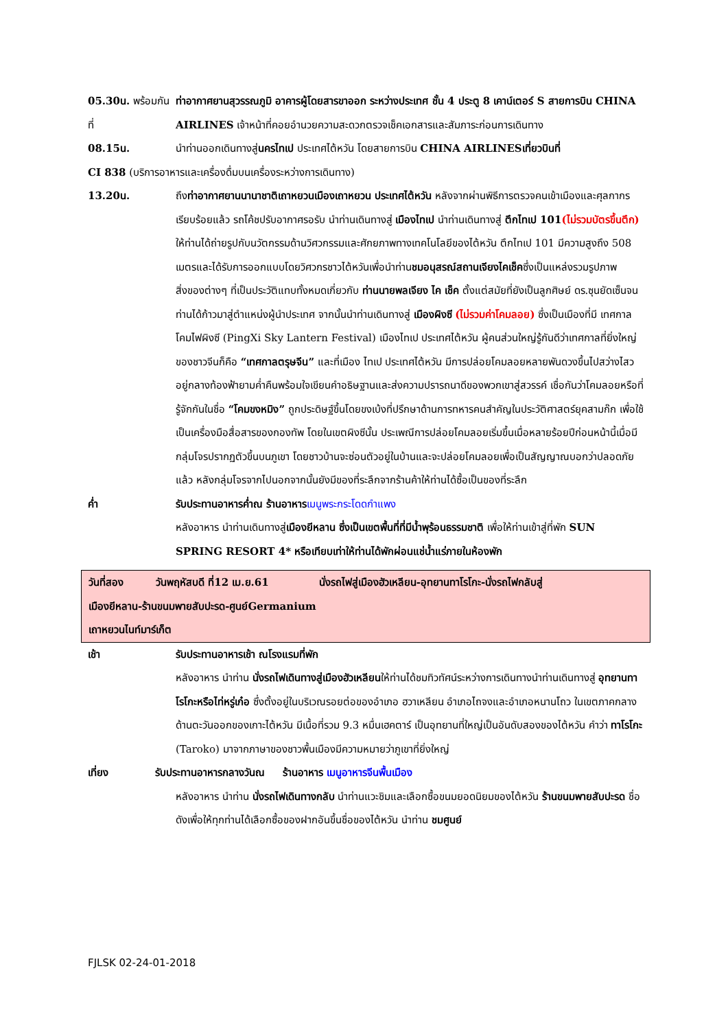05.30น. พร้อมกันที่
ท่าอากาศยานสุวรรณภูมิ อาคารผู้โดยสารขาออก ระหว่างประเทศ ชั้น 4 ประตู 8 เคาน์เตอร์ S สายการบิน CHINA AIRLINES เจ้าหน้าที่คอยอำนวยความสะดวกตรวจเช็คเอกสารและสัมภาระก่อนการเดินทาง
08.15น. นำท่านออกเดินทางสู่นครไทเป ประเทศไต้หวัน โดยสายการบิน CHINA AIRLINESเที่ยวบินที่
CI 838 (บริการอาหารและเครื่องดื่มบนเครื่องระหว่างการเดินทาง)
13.20น. ถึงท่าอากาศยานนานาชาติเถาหยวนเมืองเถาหยวน ประเทศไต้หวัน หลังจากผ่านพิธีการตรวจคนเข้าเมืองและศุลกากรเรียบร้อยแล้ว รถโค้ชปรับอากาศรอรับ นำท่านเดินทางสู่ เมืองไทเป นำท่านเดินทางสู่ ตึกไทเป 101(ไม่รวมบัตรขึ้นตึก) ให้ท่านได้ถ่ายรูปกับนวัตกรรมด้านวิศวกรรมและศักยภาพทางเทคโนโลยีของไต้หวัน ตึกไทเป 101 มีความสูงถึง 508 เมตรและได้รับการออกแบบโดยวิศวกรชาวไต้หวันเพื่อนำท่านชมอนุสรณ์สถานเจียงไคเช็คซึ่งเป็นแหล่งรวมรูปภาพสิ่งของต่างๆ ที่เป็นประวัติแทบทั้งหมดเกี่ยวกับ ท่านนายพลเจียง ไค เช็ค ตั้งแต่สมัยที่ยังเป็นลูกศิษย์ ดร.ซุนยัดเซ็นจนท่านได้ก้าวมาสู่ตำแหน่งผู้นำประเทศ จากนั้นนำท่านเดินทางสู่ เมืองผิงซี (ไม่รวมค่าโคมลอย) ซึ่งเป็นเมืองที่มี เทศกาลโคมไฟผิงซี (PingXi Sky Lantern Festival) เมืองไทเป ประเทศไต้หวัน ผู้คนส่วนใหญ่รู้กันดีว่าเทศกาลที่ยิ่งใหญ่ของชาวจีนก็คือ “เทศกาลตรุษจีน” และที่เมือง ไทเป ประเทศไต้หวัน มีการปล่อยโคมลอยหลายพันดวงขึ้นไปสว่างไสวอยู่กลางท้องฟ้ายามค่ำคืนพร้อมใจเขียนคำอธิษฐานและส่งความปรารถนาดีของพวกเขาสู่สวรรค์ เชื่อกันว่าโคมลอยหรือที่รู้จักกันในชื่อ “โคมขงหมิง” ถูกประดิษฐ์ขึ้นโดยขงเบ้งที่ปรึกษาด้านการทหารคนสำคัญในประวัติศาสตร์ยุคสามก๊ก เพื่อใช้เป็นเครื่องมือสื่อสารของกองทัพ โดยในเขตผิงซีนั้น ประเพณีการปล่อยโคมลอยเริ่มขึ้นเมื่อหลายร้อยปีก่อนหน้านี้เมื่อมีกลุ่มโจรปรากฏตัวขึ้นบนภูเขา โดยชาวบ้านจะซ่อนตัวอยู่ในบ้านและจะปล่อยโคมลอยเพื่อเป็นสัญญาณบอกว่าปลอดภัยแล้ว หลังกลุ่มโจรจากไปนอกจากนั้นยังมีของที่ระลึกจากร้านค้าให้ท่านได้ซื้อเป็นของที่ระลึก
ค่ำ รับประทานอาหารค่ำณ ร้านอาหาร เมนูพระกระโดดกำแพง
หลังอาหาร นำท่านเดินทางสู่เมืองยีหลาน ซึ่งเป็นเขตพื้นที่ที่มีน้ำพุร้อนธรรมชาติ เพื่อให้ท่านเข้าสู่ที่พัก SUN SPRING RESORT 4* หรือเทียบเท่าให้ท่านได้พักผ่อนแช่น้ำแร่ภายในห้องพัก
วันที่สอง วันพฤหัสบดี ที่12 เม.ย.61 นั่งรถไฟสู่เมืองฮัวเหลียน-อุทยานทาโรโกะ-นั่งรถไฟกลับสู่
เมืองยีหลาน-ร้านขนมพายสับปะรด-ศูนย์Germanium
เถาหยวนไนท์มาร์เก็ต
เช้า รับประทานอาหารเช้า ณโรงแรมที่พัก
หลังอาหาร นำท่าน นั่งรถไฟเดินทางสู่เมืองฮัวเหลียนให้ท่านได้ชมทิวทัศน์ระหว่างการเดินทางนำท่านเดินทางสู่ อุทยานทาโรโกะหรือไท่หรู่เก๋อ ซึ่งตั้งอยู่ในบริเวณรอยต่อของอำเภอ ฮวาเหลียน อำเภอไถจงและอำเภอหนานโถว ในเขตภาคกลางด้านตะวันออกของเกาะไต้หวัน มีเนื้อที่รวม 9.3 หมื่นเฮคตาร์ เป็นอุทยานที่ใหญ่เป็นอันดับสองของไต้หวัน คำว่า ทาโรโกะ (Taroko) มาจากภาษาของชาวพื้นเมืองมีความหมายว่าภูเขาที่ยิ่งใหญ่
เที่ยง รับประทานอาหารกลางวันณ ร้านอาหาร เมนูอาหารจีนพื้นเมือง
หลังอาหาร นำท่าน นั่งรถไฟเดินทางกลับ นำท่านแวะชิมและเลือกซื้อขนมยอดนิยมของไต้หวัน ร้านขนมพายสับปะรด ชื่อดังเพื่อให้ทุกท่านได้เลือกซื้อของฝากอันขึ้นชื่อของไต้หวัน นำท่าน ชมศูนย์
FJLSK 02-24-01-2018